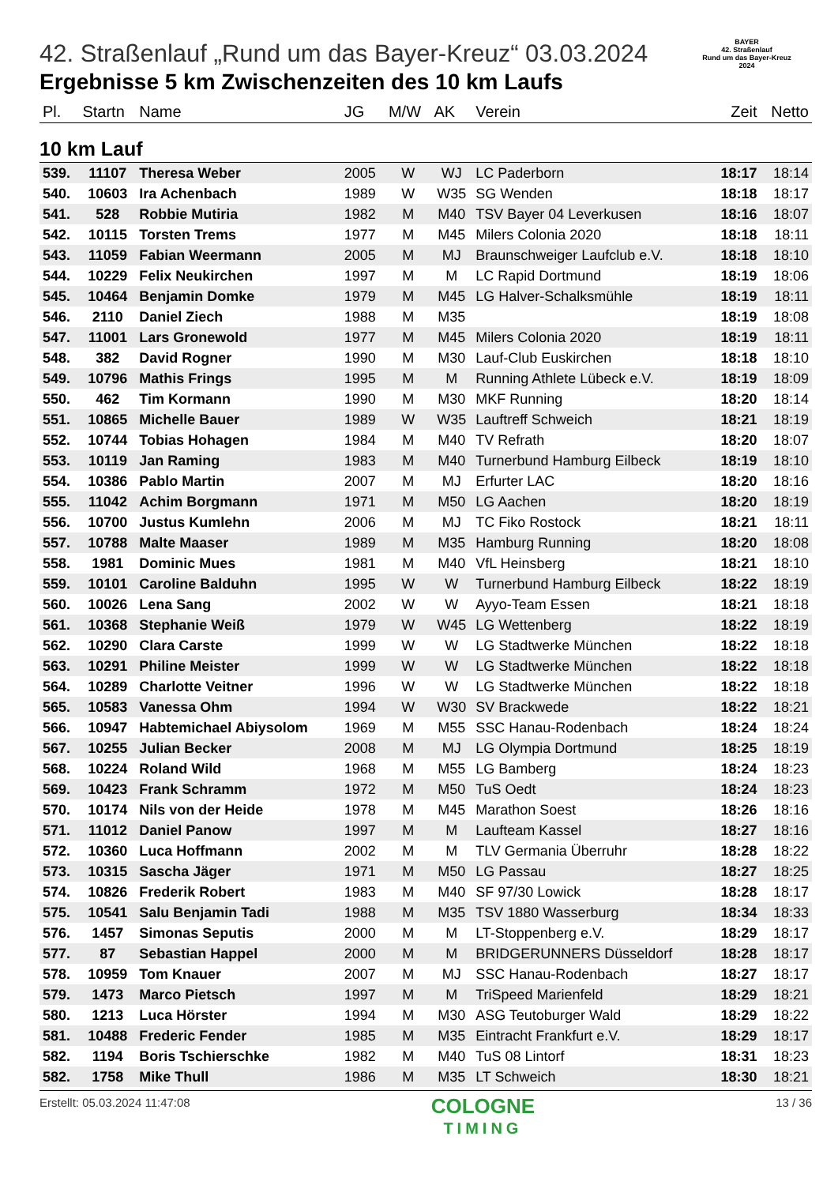BAYER
42. Straßenlauf
Rund um das Bayer-Kreuz
2024
42. Straßenlauf „Rund um das Bayer-Kreuz“ 03.03.2024
Ergebnisse 5 km Zwischenzeiten des 10 km Laufs
| Pl. | Startn | Name | JG | M/W | AK | Verein | Zeit | Netto |
| --- | --- | --- | --- | --- | --- | --- | --- | --- |
| 10 km Lauf | | | | | | | | |
| 539. | 11107 | Theresa Weber | 2005 | W | WJ | LC Paderborn | 18:17 | 18:14 |
| 540. | 10603 | Ira Achenbach | 1989 | W | W35 | SG Wenden | 18:18 | 18:17 |
| 541. | 528 | Robbie Mutiria | 1982 | M | M40 | TSV Bayer 04 Leverkusen | 18:16 | 18:07 |
| 542. | 10115 | Torsten Trems | 1977 | M | M45 | Milers Colonia 2020 | 18:18 | 18:11 |
| 543. | 11059 | Fabian Weermann | 2005 | M | MJ | Braunschweiger Laufclub e.V. | 18:18 | 18:10 |
| 544. | 10229 | Felix Neukirchen | 1997 | M | M | LC Rapid Dortmund | 18:19 | 18:06 |
| 545. | 10464 | Benjamin Domke | 1979 | M | M45 | LG Halver-Schalksmühle | 18:19 | 18:11 |
| 546. | 2110 | Daniel Ziech | 1988 | M | M35 | | 18:19 | 18:08 |
| 547. | 11001 | Lars Gronewold | 1977 | M | M45 | Milers Colonia 2020 | 18:19 | 18:11 |
| 548. | 382 | David Rogner | 1990 | M | M30 | Lauf-Club Euskirchen | 18:18 | 18:10 |
| 549. | 10796 | Mathis Frings | 1995 | M | M | Running Athlete Lübeck e.V. | 18:19 | 18:09 |
| 550. | 462 | Tim Kormann | 1990 | M | M30 | MKF Running | 18:20 | 18:14 |
| 551. | 10865 | Michelle Bauer | 1989 | W | W35 | Lauftreff Schweich | 18:21 | 18:19 |
| 552. | 10744 | Tobias Hohagen | 1984 | M | M40 | TV Refrath | 18:20 | 18:07 |
| 553. | 10119 | Jan Raming | 1983 | M | M40 | Turnerbund Hamburg Eilbeck | 18:19 | 18:10 |
| 554. | 10386 | Pablo Martin | 2007 | M | MJ | Erfurter LAC | 18:20 | 18:16 |
| 555. | 11042 | Achim Borgmann | 1971 | M | M50 | LG Aachen | 18:20 | 18:19 |
| 556. | 10700 | Justus Kumlehn | 2006 | M | MJ | TC Fiko Rostock | 18:21 | 18:11 |
| 557. | 10788 | Malte Maaser | 1989 | M | M35 | Hamburg Running | 18:20 | 18:08 |
| 558. | 1981 | Dominic Mues | 1981 | M | M40 | VfL Heinsberg | 18:21 | 18:10 |
| 559. | 10101 | Caroline Balduhn | 1995 | W | W | Turnerbund Hamburg Eilbeck | 18:22 | 18:19 |
| 560. | 10026 | Lena Sang | 2002 | W | W | Ayyo-Team Essen | 18:21 | 18:18 |
| 561. | 10368 | Stephanie Weiß | 1979 | W | W45 | LG Wettenberg | 18:22 | 18:19 |
| 562. | 10290 | Clara Carste | 1999 | W | W | LG Stadtwerke München | 18:22 | 18:18 |
| 563. | 10291 | Philine Meister | 1999 | W | W | LG Stadtwerke München | 18:22 | 18:18 |
| 564. | 10289 | Charlotte Veitner | 1996 | W | W | LG Stadtwerke München | 18:22 | 18:18 |
| 565. | 10583 | Vanessa Ohm | 1994 | W | W30 | SV Brackwede | 18:22 | 18:21 |
| 566. | 10947 | Habtemichael Abiysolom | 1969 | M | M55 | SSC Hanau-Rodenbach | 18:24 | 18:24 |
| 567. | 10255 | Julian Becker | 2008 | M | MJ | LG Olympia Dortmund | 18:25 | 18:19 |
| 568. | 10224 | Roland Wild | 1968 | M | M55 | LG Bamberg | 18:24 | 18:23 |
| 569. | 10423 | Frank Schramm | 1972 | M | M50 | TuS Oedt | 18:24 | 18:23 |
| 570. | 10174 | Nils von der Heide | 1978 | M | M45 | Marathon Soest | 18:26 | 18:16 |
| 571. | 11012 | Daniel Panow | 1997 | M | M | Laufteam Kassel | 18:27 | 18:16 |
| 572. | 10360 | Luca Hoffmann | 2002 | M | M | TLV Germania Überruhr | 18:28 | 18:22 |
| 573. | 10315 | Sascha Jäger | 1971 | M | M50 | LG Passau | 18:27 | 18:25 |
| 574. | 10826 | Frederik Robert | 1983 | M | M40 | SF 97/30 Lowick | 18:28 | 18:17 |
| 575. | 10541 | Salu Benjamin Tadi | 1988 | M | M35 | TSV 1880 Wasserburg | 18:34 | 18:33 |
| 576. | 1457 | Simonas Seputis | 2000 | M | M | LT-Stoppenberg e.V. | 18:29 | 18:17 |
| 577. | 87 | Sebastian Happel | 2000 | M | M | BRIDGERUNNERS Düsseldorf | 18:28 | 18:17 |
| 578. | 10959 | Tom Knauer | 2007 | M | MJ | SSC Hanau-Rodenbach | 18:27 | 18:17 |
| 579. | 1473 | Marco Pietsch | 1997 | M | M | TriSpeed Marienfeld | 18:29 | 18:21 |
| 580. | 1213 | Luca Hörster | 1994 | M | M30 | ASG Teutoburger Wald | 18:29 | 18:22 |
| 581. | 10488 | Frederic Fender | 1985 | M | M35 | Eintracht Frankfurt e.V. | 18:29 | 18:17 |
| 582. | 1194 | Boris Tschierschke | 1982 | M | M40 | TuS 08 Lintorf | 18:31 | 18:23 |
| 582. | 1758 | Mike Thull | 1986 | M | M35 | LT Schweich | 18:30 | 18:21 |
Erstellt: 05.03.2024 11:47:08
COLOGNE
TIMING
13 / 36